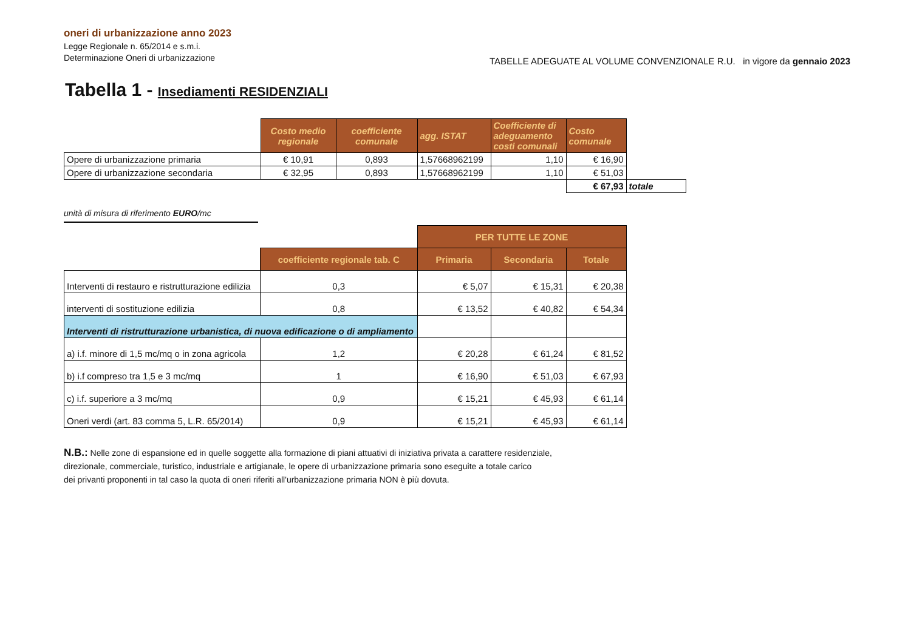oneri di urbanizzazione anno 2023
Legge Regionale n. 65/2014 e s.m.i.
Determinazione Oneri di urbanizzazione
TABELLE ADEGUATE AL VOLUME CONVENZIONALE R.U. in vigore da gennaio 2023
Tabella 1 - Insediamenti RESIDENZIALI
| | Costo medio regionale | coefficiente comunale | agg. ISTAT | Coefficiente di adeguamento costi comunali | Costo comunale | |
| Opere di urbanizzazione primaria | € 10,91 | 0,893 | 1,57668962199 | 1,10 | € 16,90 | |
| Opere di urbanizzazione secondaria | € 32,95 | 0,893 | 1,57668962199 | 1,10 | € 51,03 | |
| | | | | | € 67,93 | totale |
unità di misura di riferimento EURO/mc
| | | PER TUTTE LE ZONE | | |
| --- | --- | --- | --- | --- |
| | coefficiente regionale tab. C | Primaria | Secondaria | Totale |
| Interventi di restauro e ristrutturazione edilizia | 0,3 | € 5,07 | € 15,31 | € 20,38 |
| interventi di sostituzione edilizia | 0,8 | € 13,52 | € 40,82 | € 54,34 |
| Interventi di ristrutturazione urbanistica, di nuova edificazione o di ampliamento | | | | |
| a) i.f. minore di 1,5 mc/mq o in zona agricola | 1,2 | € 20,28 | € 61,24 | € 81,52 |
| b) i.f compreso tra 1,5 e 3 mc/mq | 1 | € 16,90 | € 51,03 | € 67,93 |
| c) i.f. superiore a 3 mc/mq | 0,9 | € 15,21 | € 45,93 | € 61,14 |
| Oneri verdi (art. 83 comma 5, L.R. 65/2014) | 0,9 | € 15,21 | € 45,93 | € 61,14 |
N.B.: Nelle zone di espansione ed in quelle soggette alla formazione di piani attuativi di iniziativa privata a carattere residenziale,
direzionale, commerciale, turistico, industriale e artigianale, le opere di urbanizzazione primaria sono eseguite a totale carico
dei privanti proponenti in tal caso la quota di oneri riferiti all'urbanizzazione primaria NON è più dovuta.